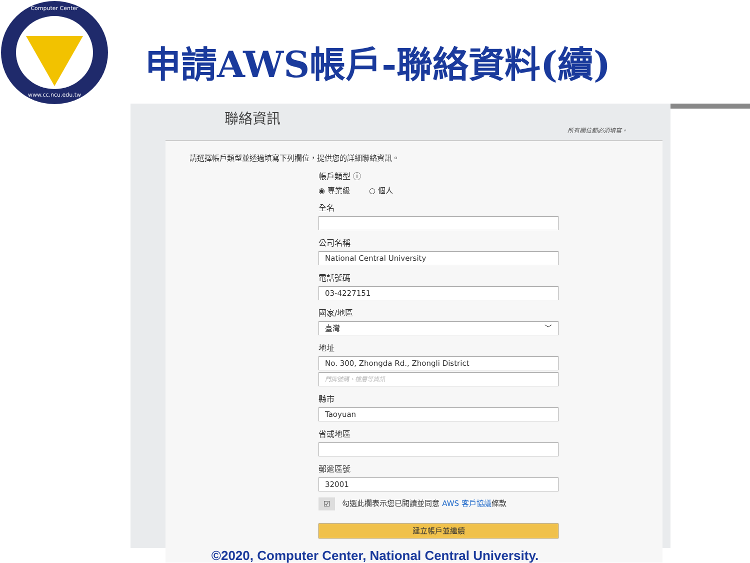Computer Center
www.cc.ncu.edu.tw
申請AWS帳戶-聯絡資料(續)
聯絡資訊
所有欄位都必須填寫。
請選擇帳戶類型並透過填寫下列欄位，提供您的詳細聯絡資訊。
帳戶類型 ⓘ
◉ 專業級 ○ 個人
全名
公司名稱
National Central University
電話號碼
03-4227151
國家/地區
臺灣 ﹀
地址
No. 300, Zhongda Rd., Zhongli District
門牌號碼、樓層等資訊
縣市
Taoyuan
省或地區
郵遞區號
32001
☑ 勾選此欄表示您已閱讀並同意 AWS 客戶協議條款
建立帳戶並繼續
©2020, Computer Center, National Central University.